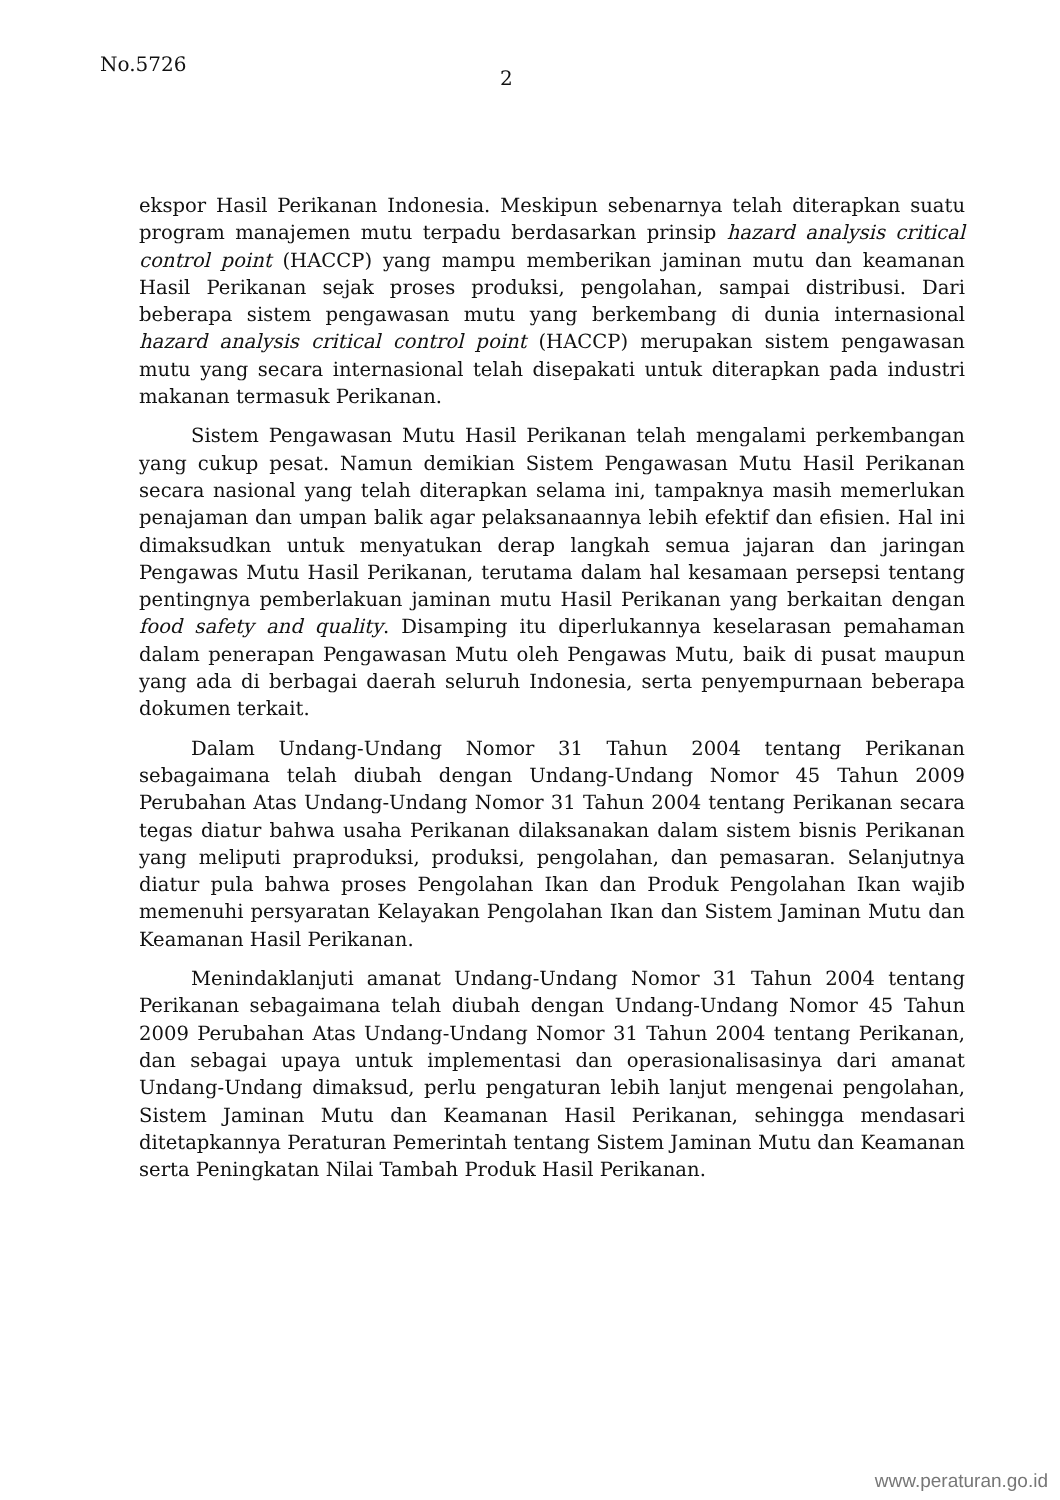No.5726
2
ekspor Hasil Perikanan Indonesia. Meskipun sebenarnya telah diterapkan suatu program manajemen mutu terpadu berdasarkan prinsip hazard analysis critical control point (HACCP) yang mampu memberikan jaminan mutu dan keamanan Hasil Perikanan sejak proses produksi, pengolahan, sampai distribusi. Dari beberapa sistem pengawasan mutu yang berkembang di dunia internasional hazard analysis critical control point (HACCP) merupakan sistem pengawasan mutu yang secara internasional telah disepakati untuk diterapkan pada industri makanan termasuk Perikanan.
Sistem Pengawasan Mutu Hasil Perikanan telah mengalami perkembangan yang cukup pesat. Namun demikian Sistem Pengawasan Mutu Hasil Perikanan secara nasional yang telah diterapkan selama ini, tampaknya masih memerlukan penajaman dan umpan balik agar pelaksanaannya lebih efektif dan efisien. Hal ini dimaksudkan untuk menyatukan derap langkah semua jajaran dan jaringan Pengawas Mutu Hasil Perikanan, terutama dalam hal kesamaan persepsi tentang pentingnya pemberlakuan jaminan mutu Hasil Perikanan yang berkaitan dengan food safety and quality. Disamping itu diperlukannya keselarasan pemahaman dalam penerapan Pengawasan Mutu oleh Pengawas Mutu, baik di pusat maupun yang ada di berbagai daerah seluruh Indonesia, serta penyempurnaan beberapa dokumen terkait.
Dalam Undang-Undang Nomor 31 Tahun 2004 tentang Perikanan sebagaimana telah diubah dengan Undang-Undang Nomor 45 Tahun 2009 Perubahan Atas Undang-Undang Nomor 31 Tahun 2004 tentang Perikanan secara tegas diatur bahwa usaha Perikanan dilaksanakan dalam sistem bisnis Perikanan yang meliputi praproduksi, produksi, pengolahan, dan pemasaran. Selanjutnya diatur pula bahwa proses Pengolahan Ikan dan Produk Pengolahan Ikan wajib memenuhi persyaratan Kelayakan Pengolahan Ikan dan Sistem Jaminan Mutu dan Keamanan Hasil Perikanan.
Menindaklanjuti amanat Undang-Undang Nomor 31 Tahun 2004 tentang Perikanan sebagaimana telah diubah dengan Undang-Undang Nomor 45 Tahun 2009 Perubahan Atas Undang-Undang Nomor 31 Tahun 2004 tentang Perikanan, dan sebagai upaya untuk implementasi dan operasionalisasinya dari amanat Undang-Undang dimaksud, perlu pengaturan lebih lanjut mengenai pengolahan, Sistem Jaminan Mutu dan Keamanan Hasil Perikanan, sehingga mendasari ditetapkannya Peraturan Pemerintah tentang Sistem Jaminan Mutu dan Keamanan serta Peningkatan Nilai Tambah Produk Hasil Perikanan.
www.peraturan.go.id